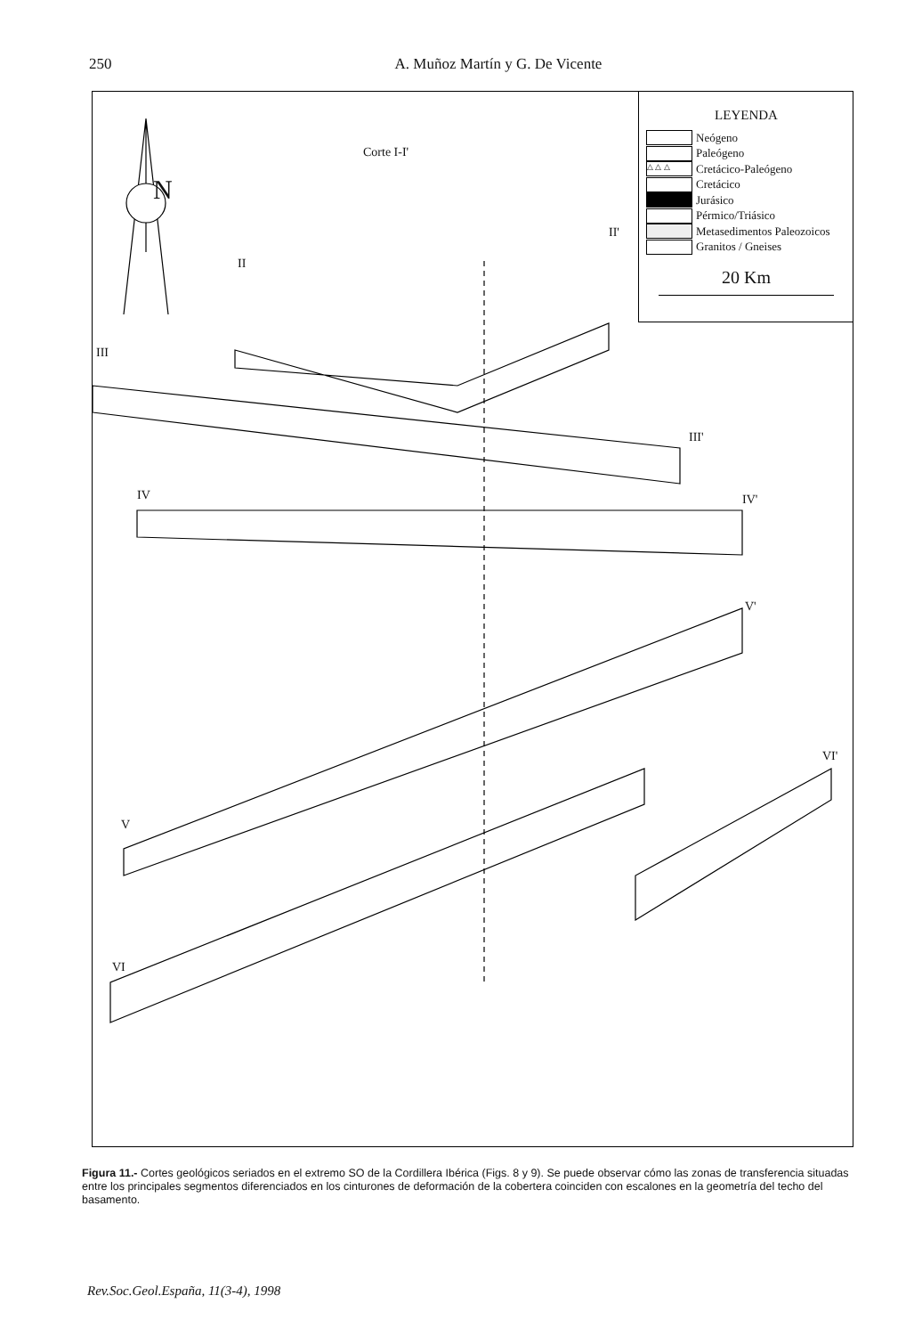250 A. Muñoz Martín y G. De Vicente
N
Corte I-I'
II
II'
III
III'
IV IV'
V'
V
VI'
VI
LEYENDA
Neógeno
Paleógeno
△ △ △ Cretácico-Paleógeno
Cretácico
Jurásico
Pérmico/Triásico
Metasedimentos Paleozoicos
Granitos / Gneises
20 Km
Figura 11.- Cortes geológicos seriados en el extremo SO de la Cordillera Ibérica (Figs. 8 y 9). Se puede observar cómo las zonas de transferencia situadas entre los principales segmentos diferenciados en los cinturones de deformación de la cobertera coinciden con escalones en la geometría del techo del basamento.
Rev.Soc.Geol.España, 11(3-4), 1998